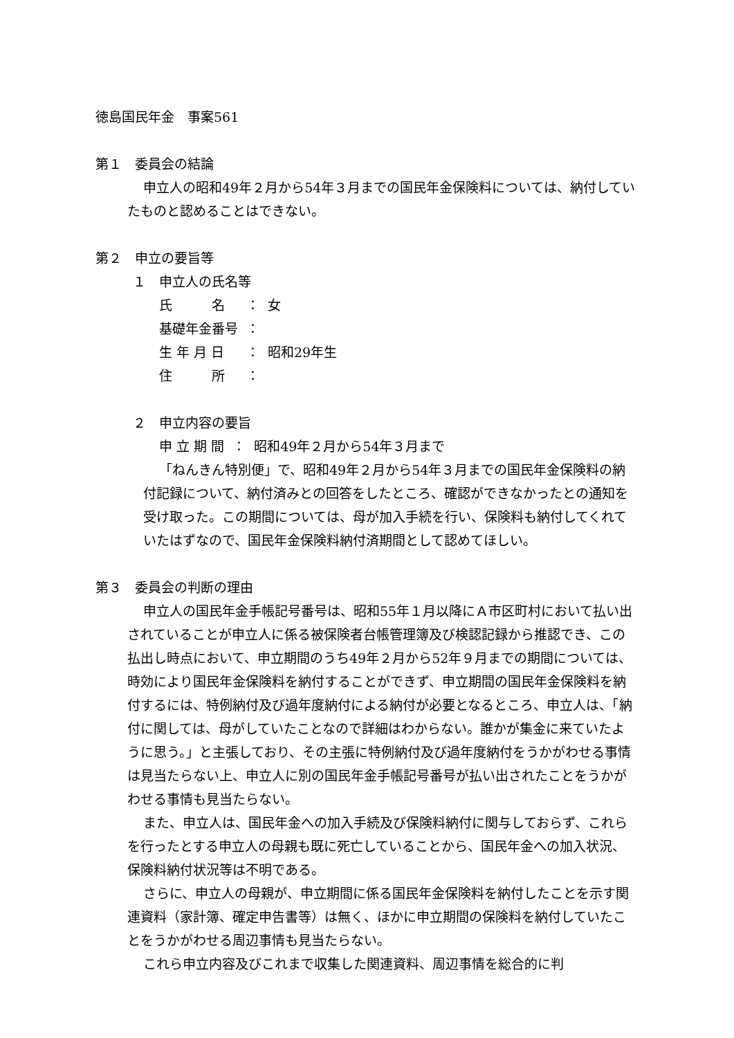徳島国民年金　事案561
第１　委員会の結論
申立人の昭和49年２月から54年３月までの国民年金保険料については、納付していたものと認めることはできない。
第２　申立の要旨等
１　申立人の氏名等
| 氏 名 | ： | 女 |
| 基礎年金番号 | ： | |
| 生 年 月 日 | ： | 昭和29年生 |
| 住 所 | ： | |
２　申立内容の要旨
| 申 立 期 間 | ： | 昭和49年２月から54年３月まで |
「ねんきん特別便」で、昭和49年２月から54年３月までの国民年金保険料の納付記録について、納付済みとの回答をしたところ、確認ができなかったとの通知を受け取った。この期間については、母が加入手続を行い、保険料も納付してくれていたはずなので、国民年金保険料納付済期間として認めてほしい。
第３　委員会の判断の理由
申立人の国民年金手帳記号番号は、昭和55年１月以降にＡ市区町村において払い出されていることが申立人に係る被保険者台帳管理簿及び検認記録から推認でき、この払出し時点において、申立期間のうち49年２月から52年９月までの期間については、時効により国民年金保険料を納付することができず、申立期間の国民年金保険料を納付するには、特例納付及び過年度納付による納付が必要となるところ、申立人は、「納付に関しては、母がしていたことなので詳細はわからない。誰かが集金に来ていたように思う。」と主張しており、その主張に特例納付及び過年度納付をうかがわせる事情は見当たらない上、申立人に別の国民年金手帳記号番号が払い出されたことをうかがわせる事情も見当たらない。
また、申立人は、国民年金への加入手続及び保険料納付に関与しておらず、これらを行ったとする申立人の母親も既に死亡していることから、国民年金への加入状況、保険料納付状況等は不明である。
さらに、申立人の母親が、申立期間に係る国民年金保険料を納付したことを示す関連資料（家計簿、確定申告書等）は無く、ほかに申立期間の保険料を納付していたことをうかがわせる周辺事情も見当たらない。
これら申立内容及びこれまで収集した関連資料、周辺事情を総合的に判